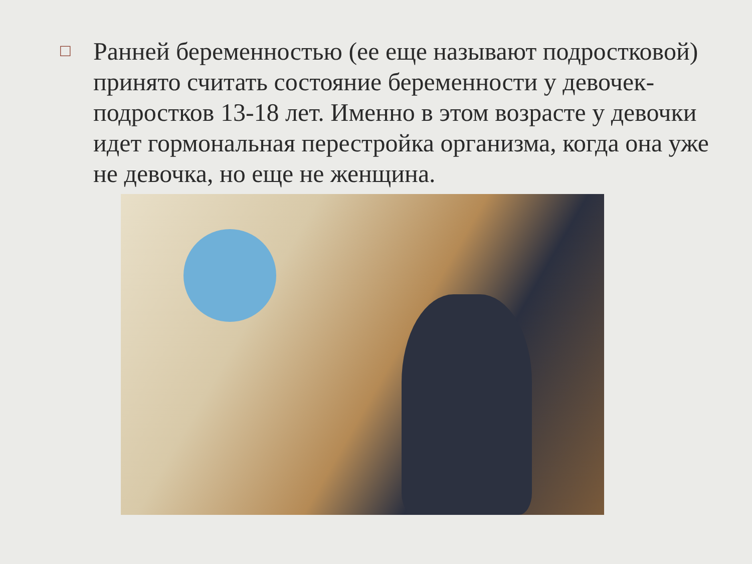□
Ранней беременностью (ее еще называют подростковой) принято считать состояние беременности у девочек-подростков 13-18 лет. Именно в этом возрасте у девочки идет гормональная перестройка организма, когда она уже не девочка, но еще не женщина.